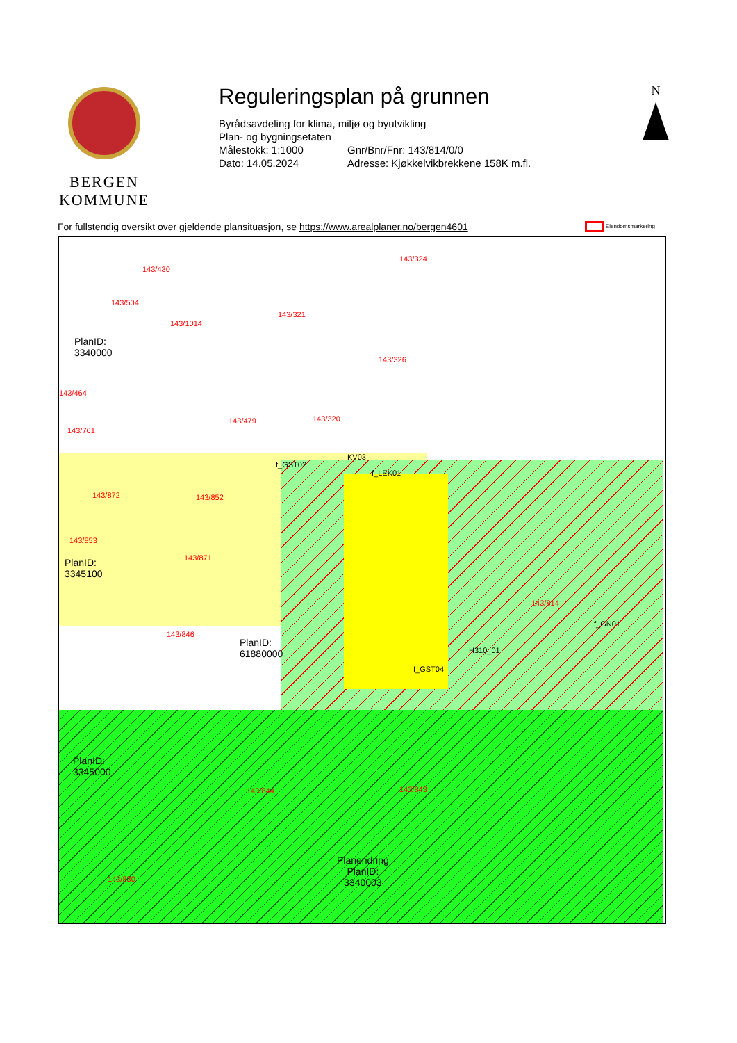BERGEN
KOMMUNE
Reguleringsplan på grunnen
Byrådsavdeling for klima, miljø og byutvikling
Plan- og bygningsetaten
Målestokk: 1:1000 Gnr/Bnr/Fnr: 143/814/0/0
Dato: 14.05.2024 Adresse: Kjøkkelvikbrekkene 158K m.fl.
N
For fullstendig oversikt over gjeldende plansituasjon, se https://www.arealplaner.no/bergen4601 Eiendomsmarkering
143/430
143/504
143/1014
143/321
143/324
143/326
143/464
143/761
143/479 143/320
PlanID:
3340000
KV03
f_LEK01
f_GST02
143/872 143/852
143/853
PlanID:
3345100
143/871
143/814
f_GN01
H310_01
f_GST04
PlanID:
61880000
143/846
143/844 143/843
PlanID:
3345000
143/830
Planendring
PlanID:
3340003